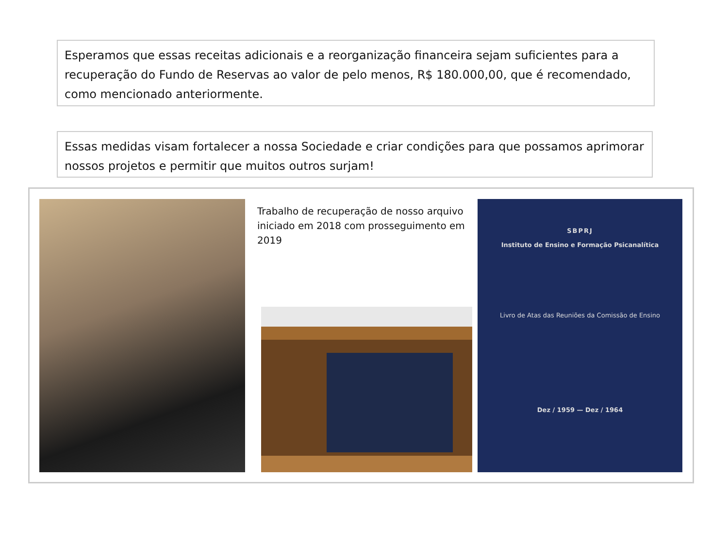Esperamos que essas receitas adicionais e a reorganização financeira sejam suficientes para a recuperação do Fundo de Reservas ao valor de pelo menos, R$ 180.000,00, que é recomendado, como mencionado anteriormente.
Essas medidas visam fortalecer a nossa Sociedade e criar condições para que possamos aprimorar nossos projetos e permitir que muitos outros surjam!
Trabalho de recuperação de nosso arquivo iniciado em 2018 com prosseguimento em 2019
SBPRJ
Instituto de Ensino e Formação Psicanalítica
Livro de Atas das Reuniões da Comissão de Ensino
Dez / 1959 — Dez / 1964